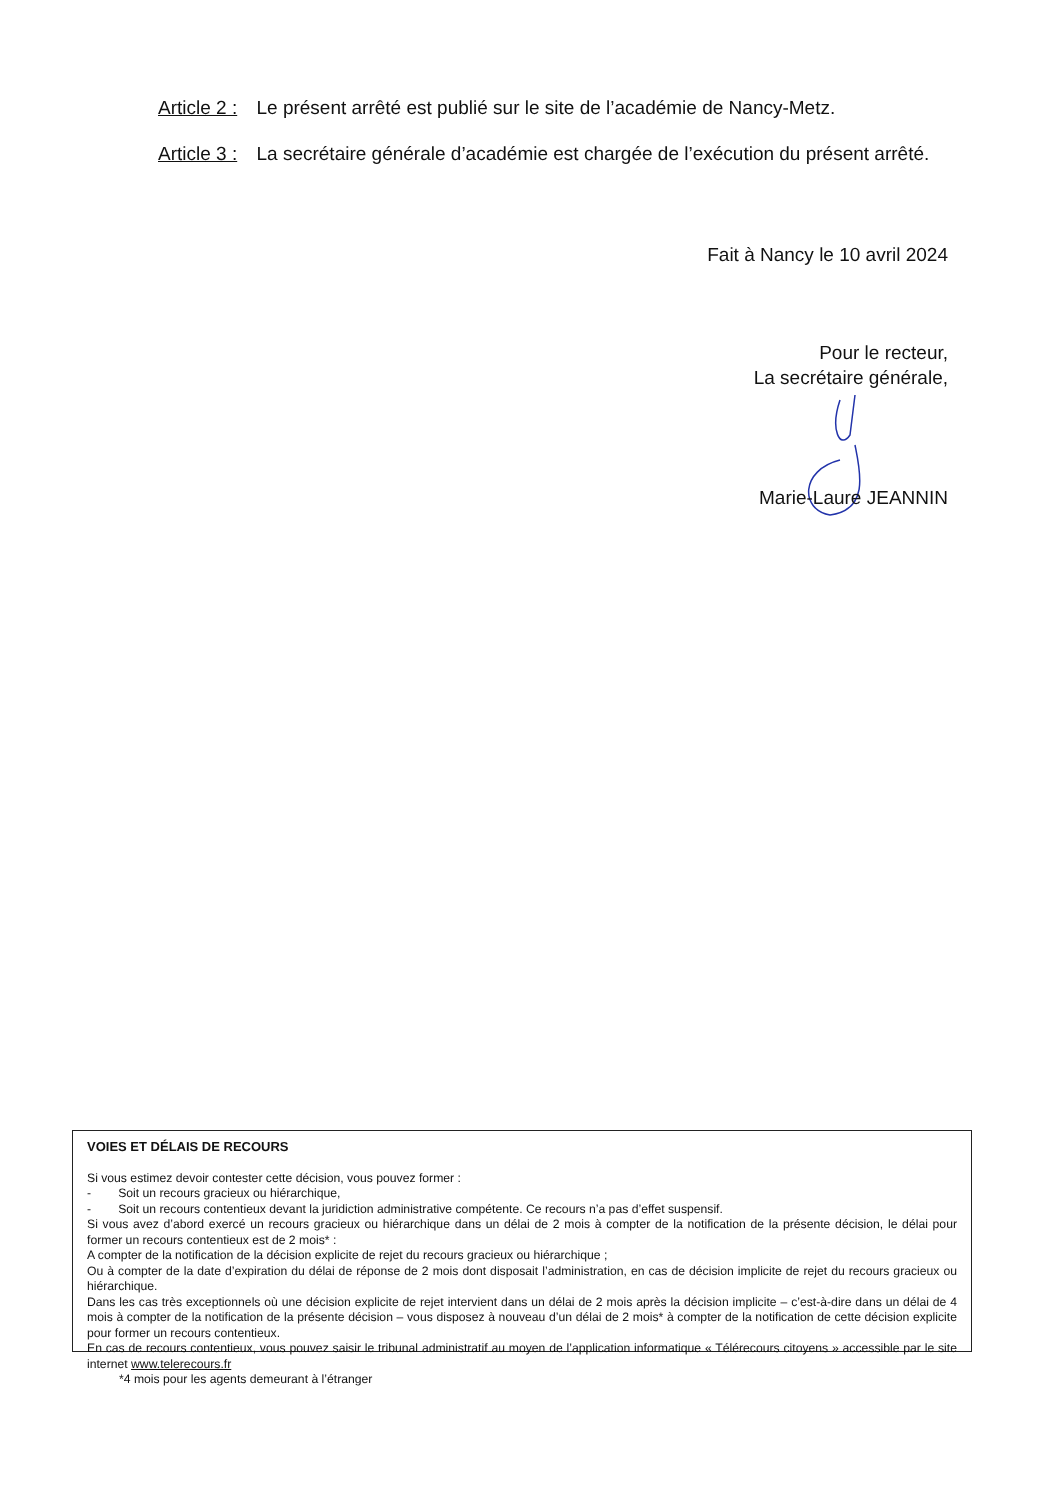Article 2 : Le présent arrêté est publié sur le site de l’académie de Nancy-Metz.
Article 3 : La secrétaire générale d’académie est chargée de l’exécution du présent arrêté.
Fait à Nancy le 10 avril 2024
Pour le recteur,
La secrétaire générale,
Marie-Laure JEANNIN
VOIES ET DÉLAIS DE RECOURS
Si vous estimez devoir contester cette décision, vous pouvez former :
- Soit un recours gracieux ou hiérarchique,
- Soit un recours contentieux devant la juridiction administrative compétente. Ce recours n’a pas d’effet suspensif.
Si vous avez d’abord exercé un recours gracieux ou hiérarchique dans un délai de 2 mois à compter de la notification de la présente décision, le délai pour former un recours contentieux est de 2 mois* :
A compter de la notification de la décision explicite de rejet du recours gracieux ou hiérarchique ;
Ou à compter de la date d’expiration du délai de réponse de 2 mois dont disposait l’administration, en cas de décision implicite de rejet du recours gracieux ou hiérarchique.
Dans les cas très exceptionnels où une décision explicite de rejet intervient dans un délai de 2 mois après la décision implicite – c’est-à-dire dans un délai de 4 mois à compter de la notification de la présente décision – vous disposez à nouveau d’un délai de 2 mois* à compter de la notification de cette décision explicite pour former un recours contentieux.
En cas de recours contentieux, vous pouvez saisir le tribunal administratif au moyen de l’application informatique « Télérecours citoyens » accessible par le site internet www.telerecours.fr
*4 mois pour les agents demeurant à l’étranger